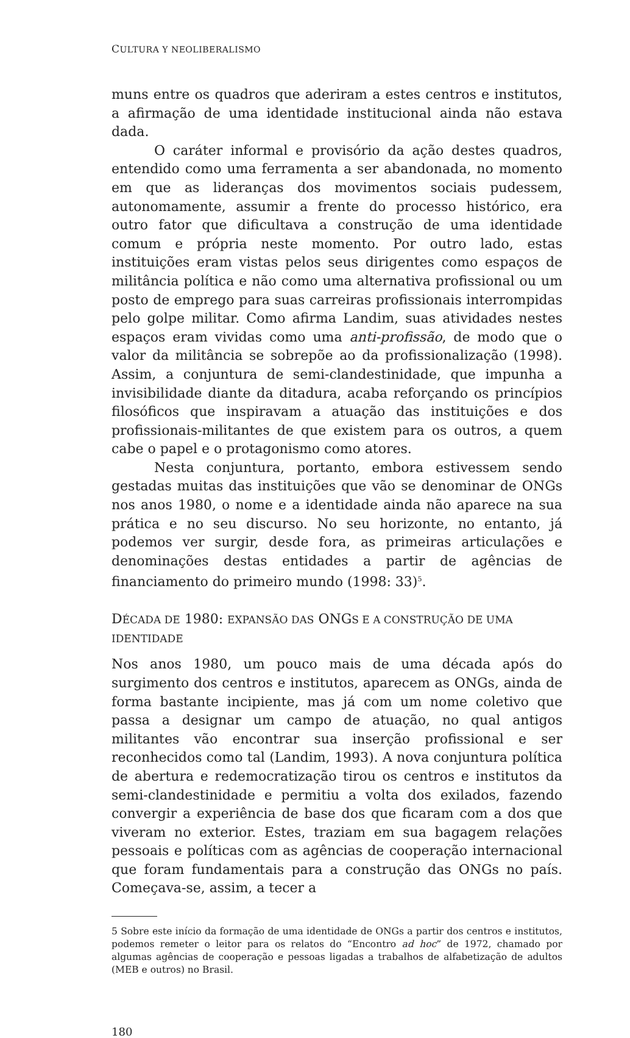CULTURA Y NEOLIBERALISMO
muns entre os quadros que aderiram a estes centros e institutos, a afirmação de uma identidade institucional ainda não estava dada.
O caráter informal e provisório da ação destes quadros, entendido como uma ferramenta a ser abandonada, no momento em que as lideranças dos movimentos sociais pudessem, autonomamente, assumir a frente do processo histórico, era outro fator que dificultava a construção de uma identidade comum e própria neste momento. Por outro lado, estas instituições eram vistas pelos seus dirigentes como espaços de militância política e não como uma alternativa profissional ou um posto de emprego para suas carreiras profissionais interrompidas pelo golpe militar. Como afirma Landim, suas atividades nestes espaços eram vividas como uma anti-profissão, de modo que o valor da militância se sobrepõe ao da profissionalização (1998). Assim, a conjuntura de semi-clandestinidade, que impunha a invisibilidade diante da ditadura, acaba reforçando os princípios filosóficos que inspiravam a atuação das instituições e dos profissionais-militantes de que existem para os outros, a quem cabe o papel e o protagonismo como atores.
Nesta conjuntura, portanto, embora estivessem sendo gestadas muitas das instituições que vão se denominar de ONGs nos anos 1980, o nome e a identidade ainda não aparece na sua prática e no seu discurso. No seu horizonte, no entanto, já podemos ver surgir, desde fora, as primeiras articulações e denominações destas entidades a partir de agências de financiamento do primeiro mundo (1998: 33)<sup>5</sup>.
DÉCADA DE 1980: EXPANSÃO DAS ONGS E A CONSTRUÇÃO DE UMA IDENTIDADE
Nos anos 1980, um pouco mais de uma década após do surgimento dos centros e institutos, aparecem as ONGs, ainda de forma bastante incipiente, mas já com um nome coletivo que passa a designar um campo de atuação, no qual antigos militantes vão encontrar sua inserção profissional e ser reconhecidos como tal (Landim, 1993). A nova conjuntura política de abertura e redemocratização tirou os centros e institutos da semi-clandestinidade e permitiu a volta dos exilados, fazendo convergir a experiência de base dos que ficaram com a dos que viveram no exterior. Estes, traziam em sua bagagem relações pessoais e políticas com as agências de cooperação internacional que foram fundamentais para a construção das ONGs no país. Começava-se, assim, a tecer a
5 Sobre este início da formação de uma identidade de ONGs a partir dos centros e institutos, podemos remeter o leitor para os relatos do “Encontro ad hoc” de 1972, chamado por algumas agências de cooperação e pessoas ligadas a trabalhos de alfabetização de adultos (MEB e outros) no Brasil.
180